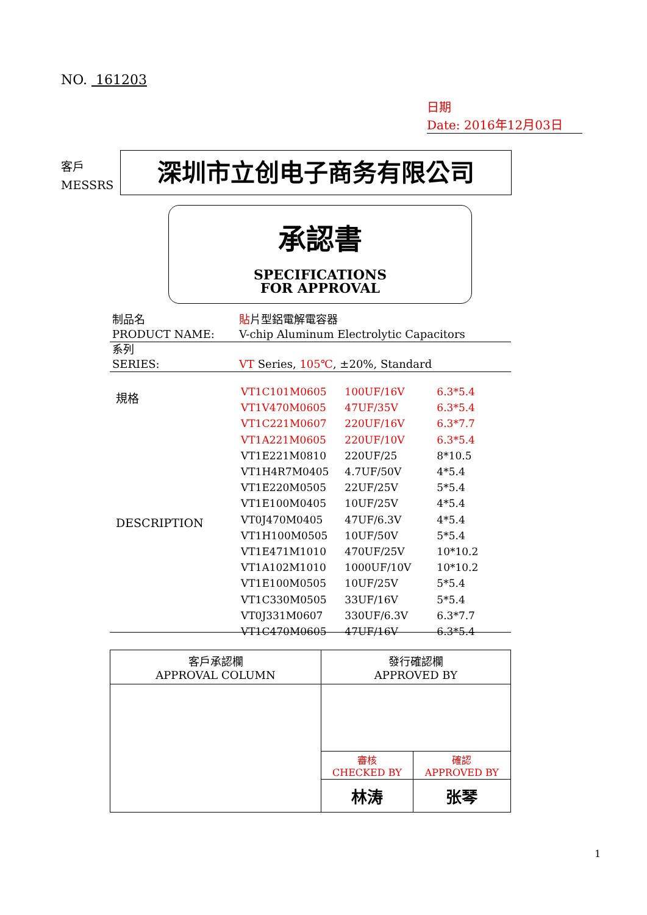NO. 161203
日期
Date: 2016年12月03日
客戶
MESSRS
深圳市立创电子商务有限公司
承認書
SPECIFICATIONS
FOR APPROVAL
| 制品名 | 貼 片型鋁電解電容器 |
| PRODUCT NAME: | V-chip Aluminum Electrolytic Capacitors |
| 系列 | |
| SERIES: | VT Series, 105℃ , ±20%, Standard |
規格
DESCRIPTION
| VT1C101M0605 | 100UF/16V | 6.3*5.4 |
| VT1V470M0605 | 47UF/35V | 6.3*5.4 |
| VT1C221M0607 | 220UF/16V | 6.3*7.7 |
| VT1A221M0605 | 220UF/10V | 6.3*5.4 |
| VT1E221M0810 | 220UF/25 | 8*10.5 |
| VT1H4R7M0405 | 4.7UF/50V | 4*5.4 |
| VT1E220M0505 | 22UF/25V | 5*5.4 |
| VT1E100M0405 | 10UF/25V | 4*5.4 |
| VT0J470M0405 | 47UF/6.3V | 4*5.4 |
| VT1H100M0505 | 10UF/50V | 5*5.4 |
| VT1E471M1010 | 470UF/25V | 10*10.2 |
| VT1A102M1010 | 1000UF/10V | 10*10.2 |
| VT1E100M0505 | 10UF/25V | 5*5.4 |
| VT1C330M0505 | 33UF/16V | 5*5.4 |
| VT0J331M0607 | 330UF/6.3V | 6.3*7.7 |
| VT1C470M0605 | 47UF/16V | 6.3*5.4 |
| 客戶承認欄 APPROVAL COLUMN | 發行確認欄 APPROVED BY | |
| | 審核 CHECKED BY | 確認 APPROVED BY |
| | 林涛 | 张琴 |
1